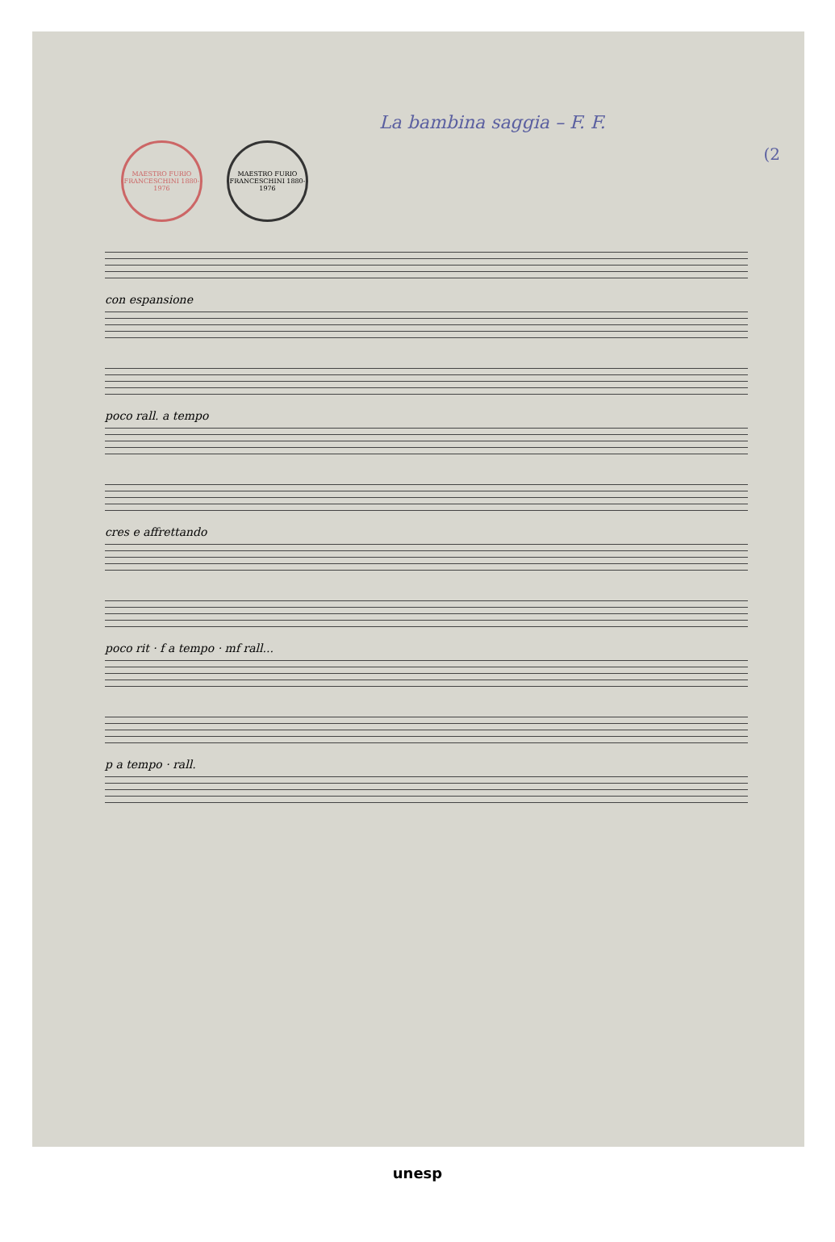La bambina saggia – F. F.
(2
MAESTRO FURIO FRANCESCHINI 1880-1976
MAESTRO FURIO FRANCESCHINI 1880-1976
con espansione
poco rall. a tempo
cres e affrettando
poco rit · f a tempo · mf rall...
p a tempo · rall.
unesp